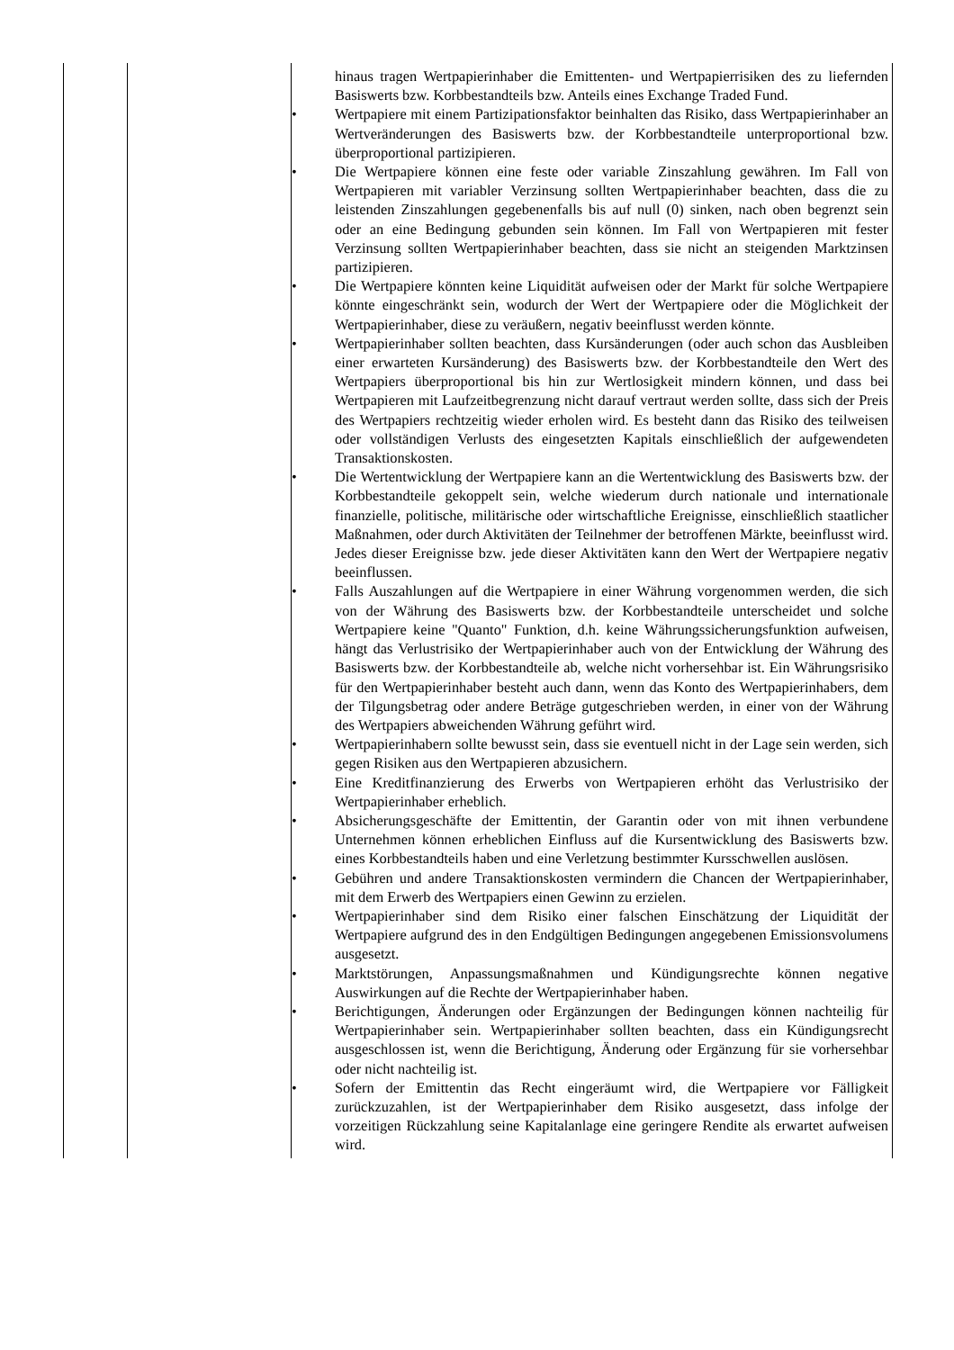| | | hinaus tragen Wertpapierinhaber die Emittenten- und Wertpapierrisiken des zu liefernden Basiswerts bzw. Korbbestandteils bzw. Anteils eines Exchange Traded Fund. • Wertpapiere mit einem Partizipationsfaktor beinhalten das Risiko, dass Wertpapierinhaber an Wertveränderungen des Basiswerts bzw. der Korbbestandteile unterproportional bzw. überproportional partizipieren. • Die Wertpapiere können eine feste oder variable Zinszahlung gewähren. Im Fall von Wertpapieren mit variabler Verzinsung sollten Wertpapierinhaber beachten, dass die zu leistenden Zinszahlungen gegebenenfalls bis auf null (0) sinken, nach oben begrenzt sein oder an eine Bedingung gebunden sein können. Im Fall von Wertpapieren mit fester Verzinsung sollten Wertpapierinhaber beachten, dass sie nicht an steigenden Marktzinsen partizipieren. • Die Wertpapiere könnten keine Liquidität aufweisen oder der Markt für solche Wertpapiere könnte eingeschränkt sein, wodurch der Wert der Wertpapiere oder die Möglichkeit der Wertpapierinhaber, diese zu veräußern, negativ beeinflusst werden könnte. • Wertpapierinhaber sollten beachten, dass Kursänderungen (oder auch schon das Ausbleiben einer erwarteten Kursänderung) des Basiswerts bzw. der Korbbestandteile den Wert des Wertpapiers überproportional bis hin zur Wertlosigkeit mindern können, und dass bei Wertpapieren mit Laufzeitbegrenzung nicht darauf vertraut werden sollte, dass sich der Preis des Wertpapiers rechtzeitig wieder erholen wird. Es besteht dann das Risiko des teilweisen oder vollständigen Verlusts des eingesetzten Kapitals einschließlich der aufgewendeten Transaktionskosten. • Die Wertentwicklung der Wertpapiere kann an die Wertentwicklung des Basiswerts bzw. der Korbbestandteile gekoppelt sein, welche wiederum durch nationale und internationale finanzielle, politische, militärische oder wirtschaftliche Ereignisse, einschließlich staatlicher Maßnahmen, oder durch Aktivitäten der Teilnehmer der betroffenen Märkte, beeinflusst wird. Jedes dieser Ereignisse bzw. jede dieser Aktivitäten kann den Wert der Wertpapiere negativ beeinflussen. • Falls Auszahlungen auf die Wertpapiere in einer Währung vorgenommen werden, die sich von der Währung des Basiswerts bzw. der Korbbestandteile unterscheidet und solche Wertpapiere keine "Quanto" Funktion, d.h. keine Währungssicherungsfunktion aufweisen, hängt das Verlustrisiko der Wertpapierinhaber auch von der Entwicklung der Währung des Basiswerts bzw. der Korbbestandteile ab, welche nicht vorhersehbar ist. Ein Währungsrisiko für den Wertpapierinhaber besteht auch dann, wenn das Konto des Wertpapierinhabers, dem der Tilgungsbetrag oder andere Beträge gutgeschrieben werden, in einer von der Währung des Wertpapiers abweichenden Währung geführt wird. • Wertpapierinhabern sollte bewusst sein, dass sie eventuell nicht in der Lage sein werden, sich gegen Risiken aus den Wertpapieren abzusichern. • Eine Kreditfinanzierung des Erwerbs von Wertpapieren erhöht das Verlustrisiko der Wertpapierinhaber erheblich. • Absicherungsgeschäfte der Emittentin, der Garantin oder von mit ihnen verbundene Unternehmen können erheblichen Einfluss auf die Kursentwicklung des Basiswerts bzw. eines Korbbestandteils haben und eine Verletzung bestimmter Kursschwellen auslösen. • Gebühren und andere Transaktionskosten vermindern die Chancen der Wertpapierinhaber, mit dem Erwerb des Wertpapiers einen Gewinn zu erzielen. • Wertpapierinhaber sind dem Risiko einer falschen Einschätzung der Liquidität der Wertpapiere aufgrund des in den Endgültigen Bedingungen angegebenen Emissionsvolumens ausgesetzt. • Marktstörungen, Anpassungsmaßnahmen und Kündigungsrechte können negative Auswirkungen auf die Rechte der Wertpapierinhaber haben. • Berichtigungen, Änderungen oder Ergänzungen der Bedingungen können nachteilig für Wertpapierinhaber sein. Wertpapierinhaber sollten beachten, dass ein Kündigungsrecht ausgeschlossen ist, wenn die Berichtigung, Änderung oder Ergänzung für sie vorhersehbar oder nicht nachteilig ist. • Sofern der Emittentin das Recht eingeräumt wird, die Wertpapiere vor Fälligkeit zurückzuzahlen, ist der Wertpapierinhaber dem Risiko ausgesetzt, dass infolge der vorzeitigen Rückzahlung seine Kapitalanlage eine geringere Rendite als erwartet aufweisen wird. |